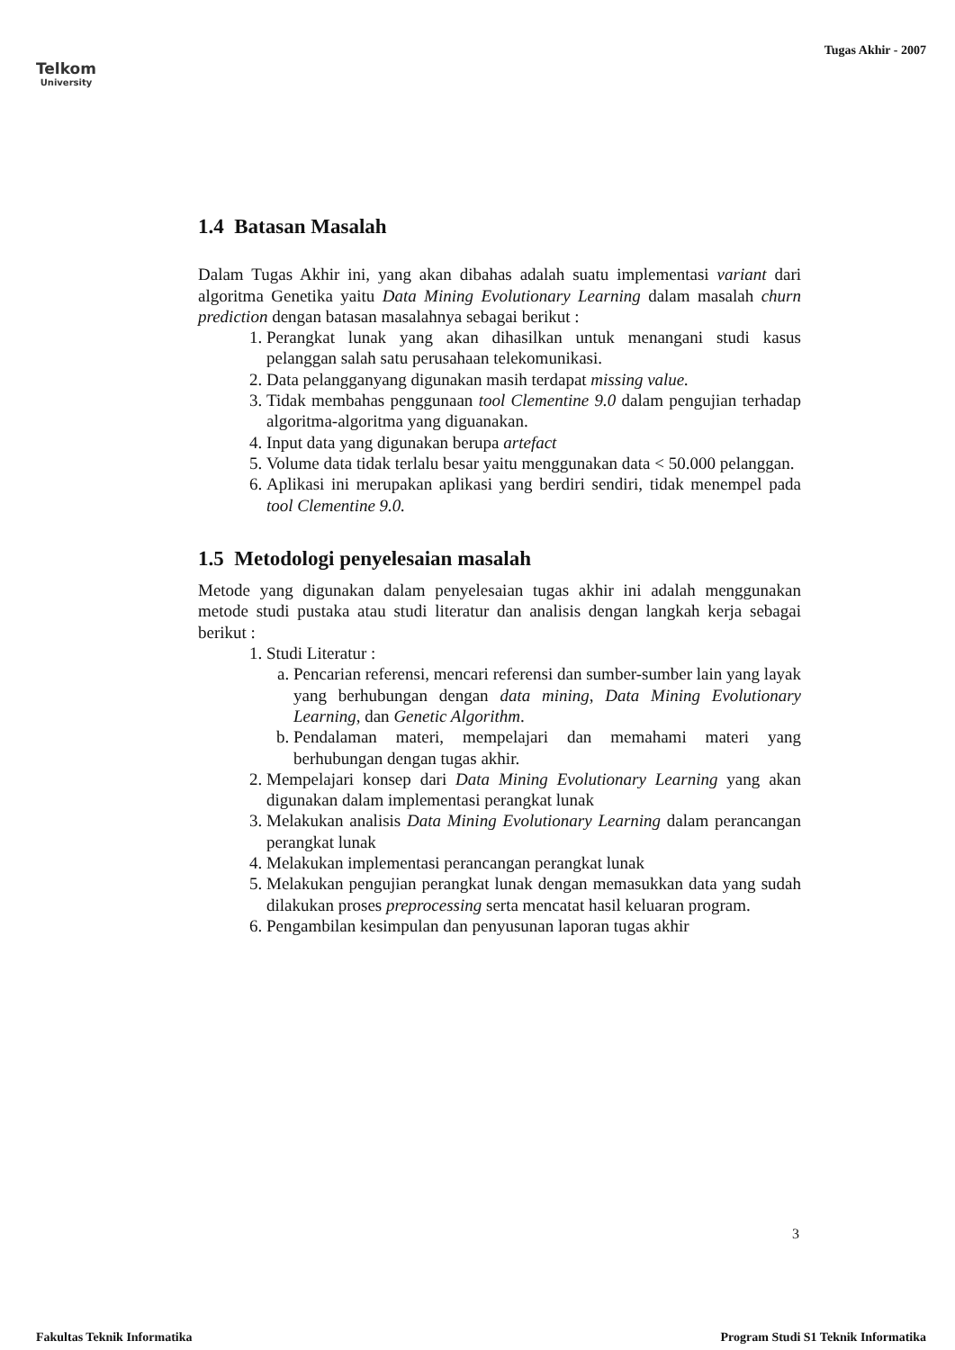Telkom
University
Tugas Akhir - 2007
1.4 Batasan Masalah
Dalam Tugas Akhir ini, yang akan dibahas adalah suatu implementasi variant dari algoritma Genetika yaitu Data Mining Evolutionary Learning dalam masalah churn prediction dengan batasan masalahnya sebagai berikut :
1. Perangkat lunak yang akan dihasilkan untuk menangani studi kasus pelanggan salah satu perusahaan telekomunikasi.
2. Data pelangganyang digunakan masih terdapat missing value.
3. Tidak membahas penggunaan tool Clementine 9.0 dalam pengujian terhadap algoritma-algoritma yang diguanakan.
4. Input data yang digunakan berupa artefact
5. Volume data tidak terlalu besar yaitu menggunakan data < 50.000 pelanggan.
6. Aplikasi ini merupakan aplikasi yang berdiri sendiri, tidak menempel pada tool Clementine 9.0.
1.5 Metodologi penyelesaian masalah
Metode yang digunakan dalam penyelesaian tugas akhir ini adalah menggunakan metode studi pustaka atau studi literatur dan analisis dengan langkah kerja sebagai berikut :
1. Studi Literatur :
a. Pencarian referensi, mencari referensi dan sumber-sumber lain yang layak yang berhubungan dengan data mining, Data Mining Evolutionary Learning, dan Genetic Algorithm.
b. Pendalaman materi, mempelajari dan memahami materi yang berhubungan dengan tugas akhir.
2. Mempelajari konsep dari Data Mining Evolutionary Learning yang akan digunakan dalam implementasi perangkat lunak
3. Melakukan analisis Data Mining Evolutionary Learning dalam perancangan perangkat lunak
4. Melakukan implementasi perancangan perangkat lunak
5. Melakukan pengujian perangkat lunak dengan memasukkan data yang sudah dilakukan proses preprocessing serta mencatat hasil keluaran program.
6. Pengambilan kesimpulan dan penyusunan laporan tugas akhir
3
Fakultas Teknik Informatika Program Studi S1 Teknik Informatika